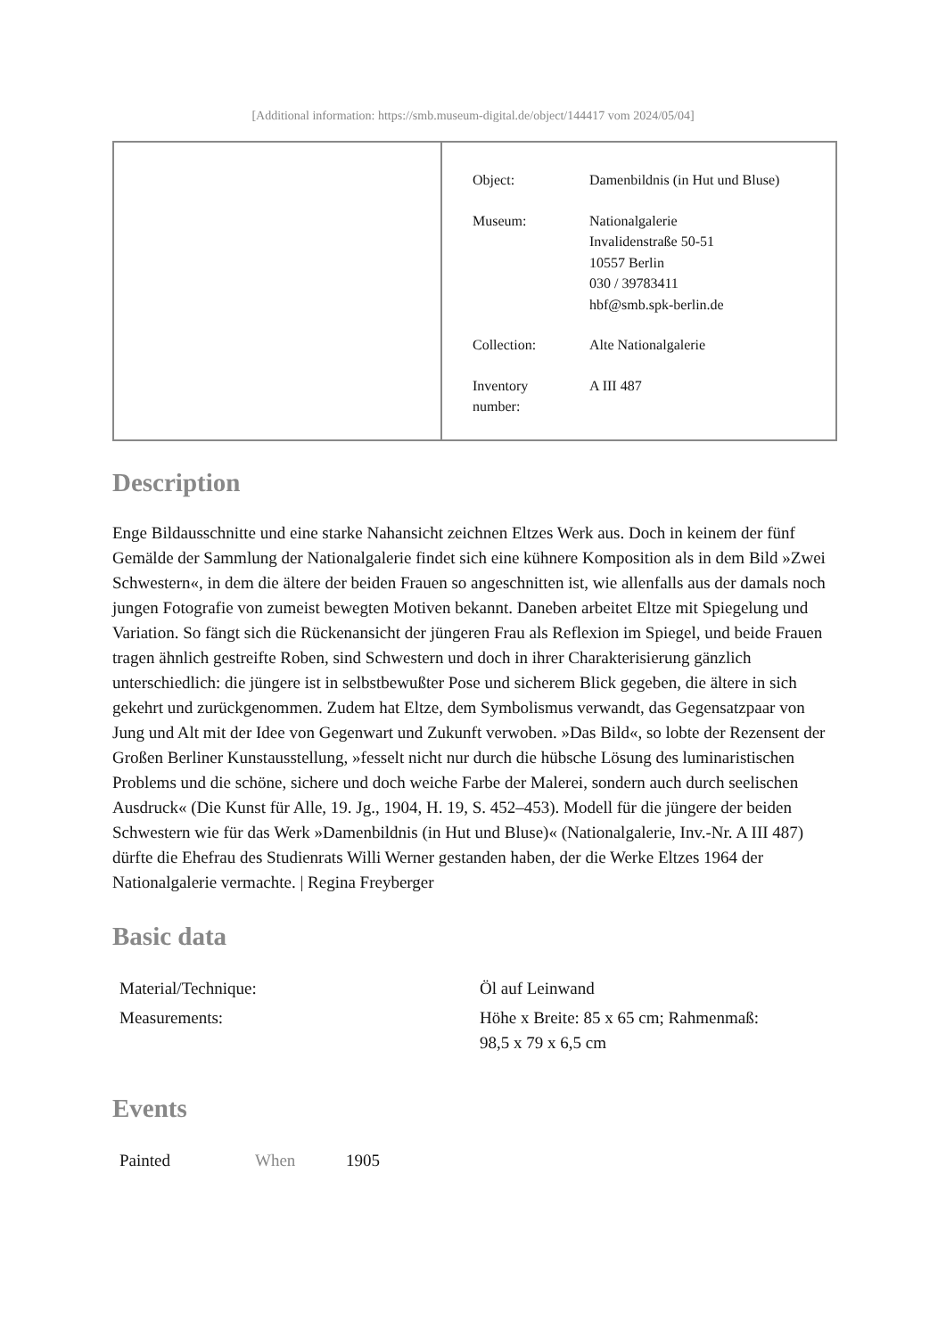[Additional information: https://smb.museum-digital.de/object/144417 vom 2024/05/04]
| Object: | Damenbildnis (in Hut und Bluse) |
| Museum: | Nationalgalerie Invalidenstraße 50-51 10557 Berlin 030 / 39783411 hbf@smb.spk-berlin.de |
| Collection: | Alte Nationalgalerie |
| Inventory number: | A III 487 |
Description
Enge Bildausschnitte und eine starke Nahansicht zeichnen Eltzes Werk aus. Doch in keinem der fünf Gemälde der Sammlung der Nationalgalerie findet sich eine kühnere Komposition als in dem Bild »Zwei Schwestern«, in dem die ältere der beiden Frauen so angeschnitten ist, wie allenfalls aus der damals noch jungen Fotografie von zumeist bewegten Motiven bekannt. Daneben arbeitet Eltze mit Spiegelung und Variation. So fängt sich die Rückenansicht der jüngeren Frau als Reflexion im Spiegel, und beide Frauen tragen ähnlich gestreifte Roben, sind Schwestern und doch in ihrer Charakterisierung gänzlich unterschiedlich: die jüngere ist in selbstbewußter Pose und sicherem Blick gegeben, die ältere in sich gekehrt und zurückgenommen. Zudem hat Eltze, dem Symbolismus verwandt, das Gegensatzpaar von Jung und Alt mit der Idee von Gegenwart und Zukunft verwoben. »Das Bild«, so lobte der Rezensent der Großen Berliner Kunstausstellung, »fesselt nicht nur durch die hübsche Lösung des luminaristischen Problems und die schöne, sichere und doch weiche Farbe der Malerei, sondern auch durch seelischen Ausdruck« (Die Kunst für Alle, 19. Jg., 1904, H. 19, S. 452–453). Modell für die jüngere der beiden Schwestern wie für das Werk »Damenbildnis (in Hut und Bluse)« (Nationalgalerie, Inv.-Nr. A III 487) dürfte die Ehefrau des Studienrats Willi Werner gestanden haben, der die Werke Eltzes 1964 der Nationalgalerie vermachte. | Regina Freyberger
Basic data
| Material/Technique: | Öl auf Leinwand |
| Measurements: | Höhe x Breite: 85 x 65 cm; Rahmenmaß: 98,5 x 79 x 6,5 cm |
Events
| Painted | When | 1905 |